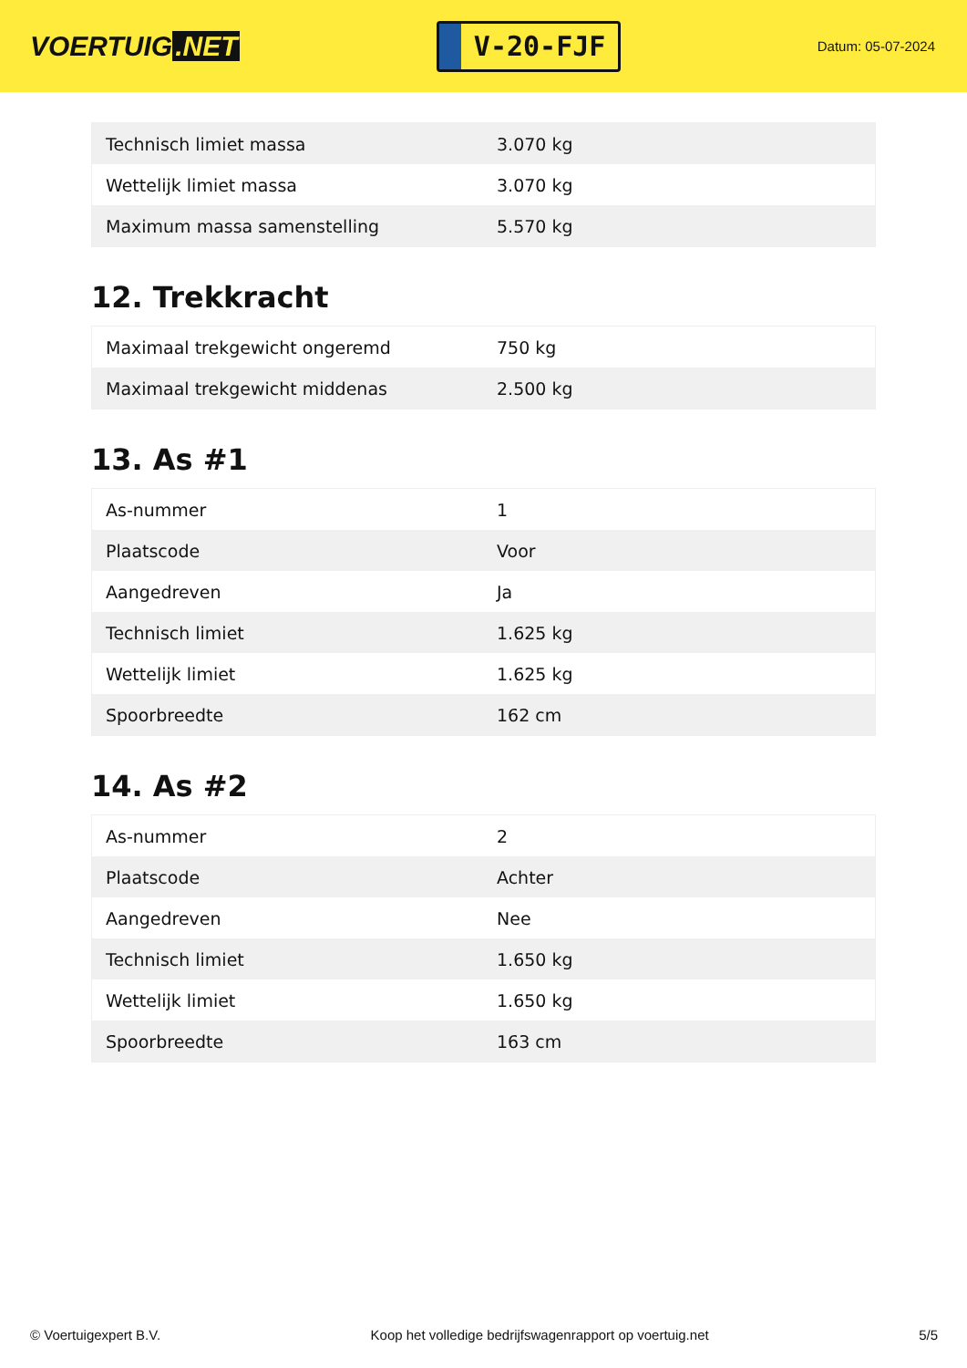VOERTUIG.NET
V-20-FJF
Datum: 05-07-2024
| Technisch limiet massa | 3.070 kg |
| Wettelijk limiet massa | 3.070 kg |
| Maximum massa samenstelling | 5.570 kg |
12. Trekkracht
| Maximaal trekgewicht ongeremd | 750 kg |
| Maximaal trekgewicht middenas | 2.500 kg |
13. As #1
| As-nummer | 1 |
| Plaatscode | Voor |
| Aangedreven | Ja |
| Technisch limiet | 1.625 kg |
| Wettelijk limiet | 1.625 kg |
| Spoorbreedte | 162 cm |
14. As #2
| As-nummer | 2 |
| Plaatscode | Achter |
| Aangedreven | Nee |
| Technisch limiet | 1.650 kg |
| Wettelijk limiet | 1.650 kg |
| Spoorbreedte | 163 cm |
© Voertuigexpert B.V. Koop het volledige bedrijfswagenrapport op voertuig.net 5/5